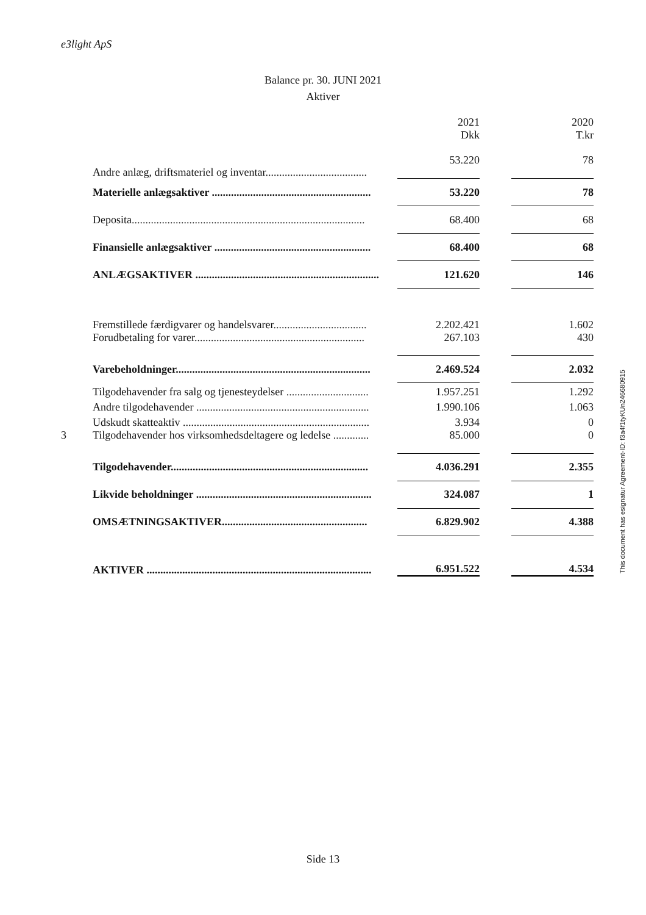e3light ApS
Balance pr. 30. JUNI 2021
Aktiver
| | | 2021 Dkk | | 2020 T.kr |
| | Andre anlæg, driftsmateriel og inventar..................................... | 53.220 | | 78 |
| | Materielle anlægsaktiver .......................................................... | 53.220 | | 78 |
| | Deposita..................................................................................... | 68.400 | | 68 |
| | Finansielle anlægsaktiver ......................................................... | 68.400 | | 68 |
| | ANLÆGSAKTIVER ................................................................... | 121.620 | | 146 |
| | Fremstillede færdigvarer og handelsvarer.................................. | 2.202.421 | | 1.602 |
| | Forudbetaling for varer.............................................................. | 267.103 | | 430 |
| | Varebeholdninger....................................................................... | 2.469.524 | | 2.032 |
| | Tilgodehavender fra salg og tjenesteydelser .............................. | 1.957.251 | | 1.292 |
| | Andre tilgodehavender ............................................................... | 1.990.106 | | 1.063 |
| | Udskudt skatteaktiv .................................................................... | 3.934 | | 0 |
| 3 | Tilgodehavender hos virksomhedsdeltagere og ledelse ............. | 85.000 | | 0 |
| | Tilgodehavender........................................................................ | 4.036.291 | | 2.355 |
| | Likvide beholdninger ................................................................ | 324.087 | | 1 |
| | OMSÆTNINGSAKTIVER..................................................... | 6.829.902 | | 4.388 |
| | AKTIVER .................................................................................. | 6.951.522 | | 4.534 |
This document has esignatur Agreement-ID: f3a4f1tyKUn246680915
Side 13